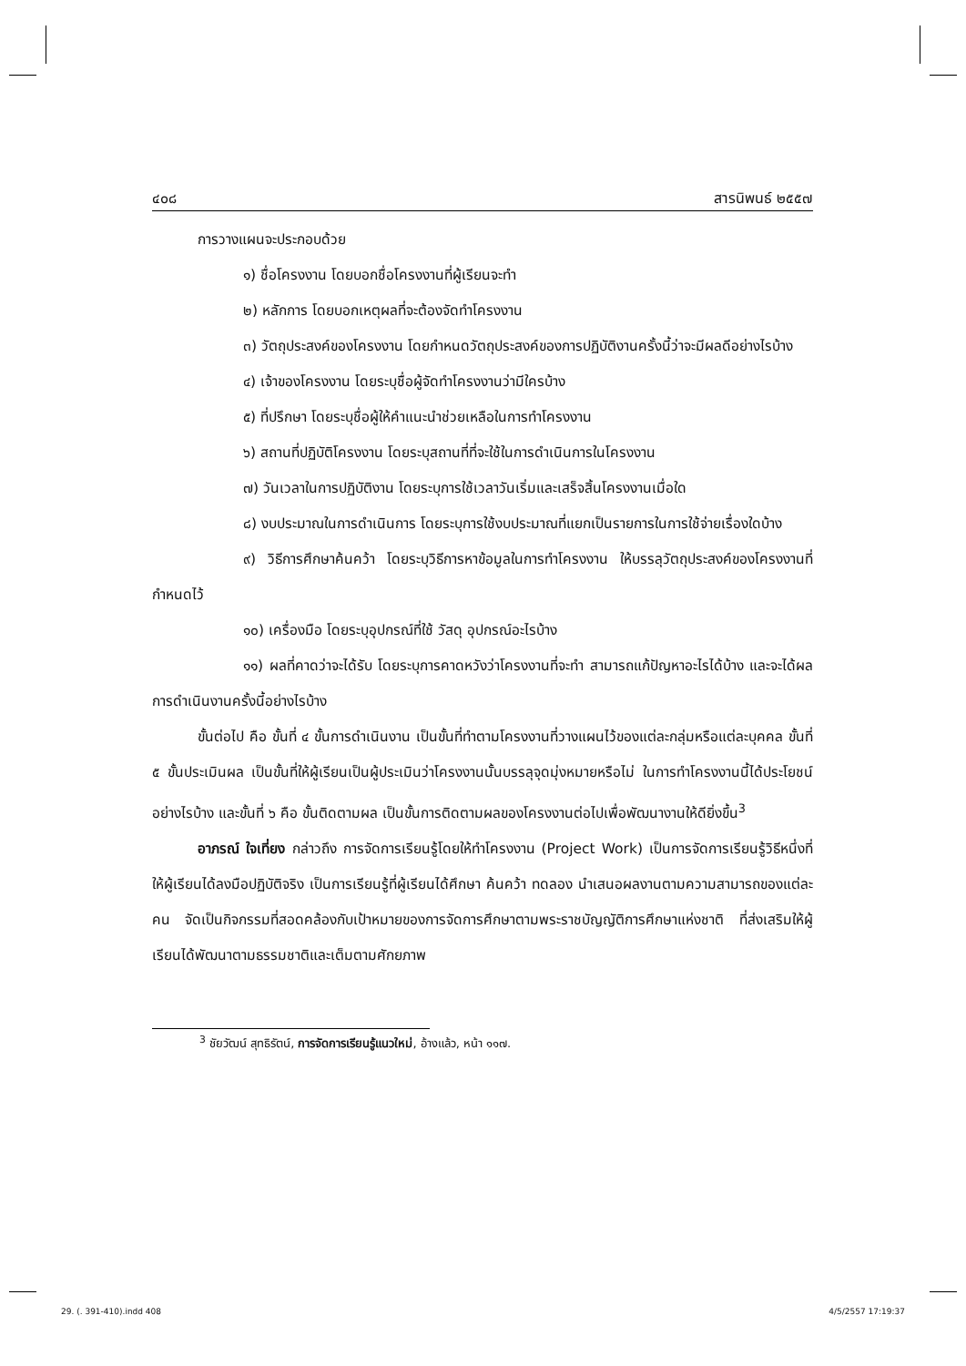๔๐๘ สารนิพนธ์ ๒๕๕๗
การวางแผนจะประกอบด้วย
๑) ชื่อโครงงาน โดยบอกชื่อโครงงานที่ผู้เรียนจะทำ
๒) หลักการ โดยบอกเหตุผลที่จะต้องจัดทำโครงงาน
๓) วัตถุประสงค์ของโครงงาน โดยกำหนดวัตถุประสงค์ของการปฏิบัติงานครั้งนี้ว่าจะมีผลดีอย่างไรบ้าง
๔) เจ้าของโครงงาน โดยระบุชื่อผู้จัดทำโครงงานว่ามีใครบ้าง
๕) ที่ปรึกษา โดยระบุชื่อผู้ให้คำแนะนำช่วยเหลือในการทำโครงงาน
๖) สถานที่ปฏิบัติโครงงาน โดยระบุสถานที่ที่จะใช้ในการดำเนินการในโครงงาน
๗) วันเวลาในการปฏิบัติงาน โดยระบุการใช้เวลาวันเริ่มและเสร็จสิ้นโครงงานเมื่อใด
๘) งบประมาณในการดำเนินการ โดยระบุการใช้งบประมาณที่แยกเป็นรายการในการใช้จ่ายเรื่องใดบ้าง
๙) วิธีการศึกษาค้นคว้า โดยระบุวิธีการหาข้อมูลในการทำโครงงาน ให้บรรลุวัตถุประสงค์ของโครงงานที่กำหนดไว้
๑๐) เครื่องมือ โดยระบุอุปกรณ์ที่ใช้ วัสดุ อุปกรณ์อะไรบ้าง
๑๑) ผลที่คาดว่าจะได้รับ โดยระบุการคาดหวังว่าโครงงานที่จะทำ สามารถแก้ปัญหาอะไรได้บ้าง และจะได้ผลการดำเนินงานครั้งนี้อย่างไรบ้าง
ขั้นต่อไป คือ ขั้นที่ ๔ ขั้นการดำเนินงาน เป็นขั้นที่ทำตามโครงงานที่วางแผนไว้ของแต่ละกลุ่มหรือแต่ละบุคคล ขั้นที่ ๕ ขั้นประเมินผล เป็นขั้นที่ให้ผู้เรียนเป็นผู้ประเมินว่าโครงงานนั้นบรรลุจุดมุ่งหมายหรือไม่ ในการทำโครงงานนี้ได้ประโยชน์อย่างไรบ้าง และขั้นที่ ๖ คือ ขั้นติดตามผล เป็นขั้นการติดตามผลของโครงงานต่อไปเพื่อพัฒนางานให้ดียิ่งขึ้น<sup>3</sup>
อาภรณ์ ใจเที่ยง กล่าวถึง การจัดการเรียนรู้โดยให้ทำโครงงาน (Project Work) เป็นการจัดการเรียนรู้วิธีหนึ่งที่ให้ผู้เรียนได้ลงมือปฏิบัติจริง เป็นการเรียนรู้ที่ผู้เรียนได้ศึกษา ค้นคว้า ทดลอง นำเสนอผลงานตามความสามารถของแต่ละคน จัดเป็นกิจกรรมที่สอดคล้องกับเป้าหมายของการจัดการศึกษาตามพระราชบัญญัติการศึกษาแห่งชาติ ที่ส่งเสริมให้ผู้เรียนได้พัฒนาตามธรรมชาติและเต็มตามศักยภาพ
<sup>3</sup> ชัยวัฒน์ สุทธิรัตน์, การจัดการเรียนรู้แนวใหม่, อ้างแล้ว, หน้า ๑๑๗.
29. (. 391-410).indd 408 4/5/2557 17:19:37